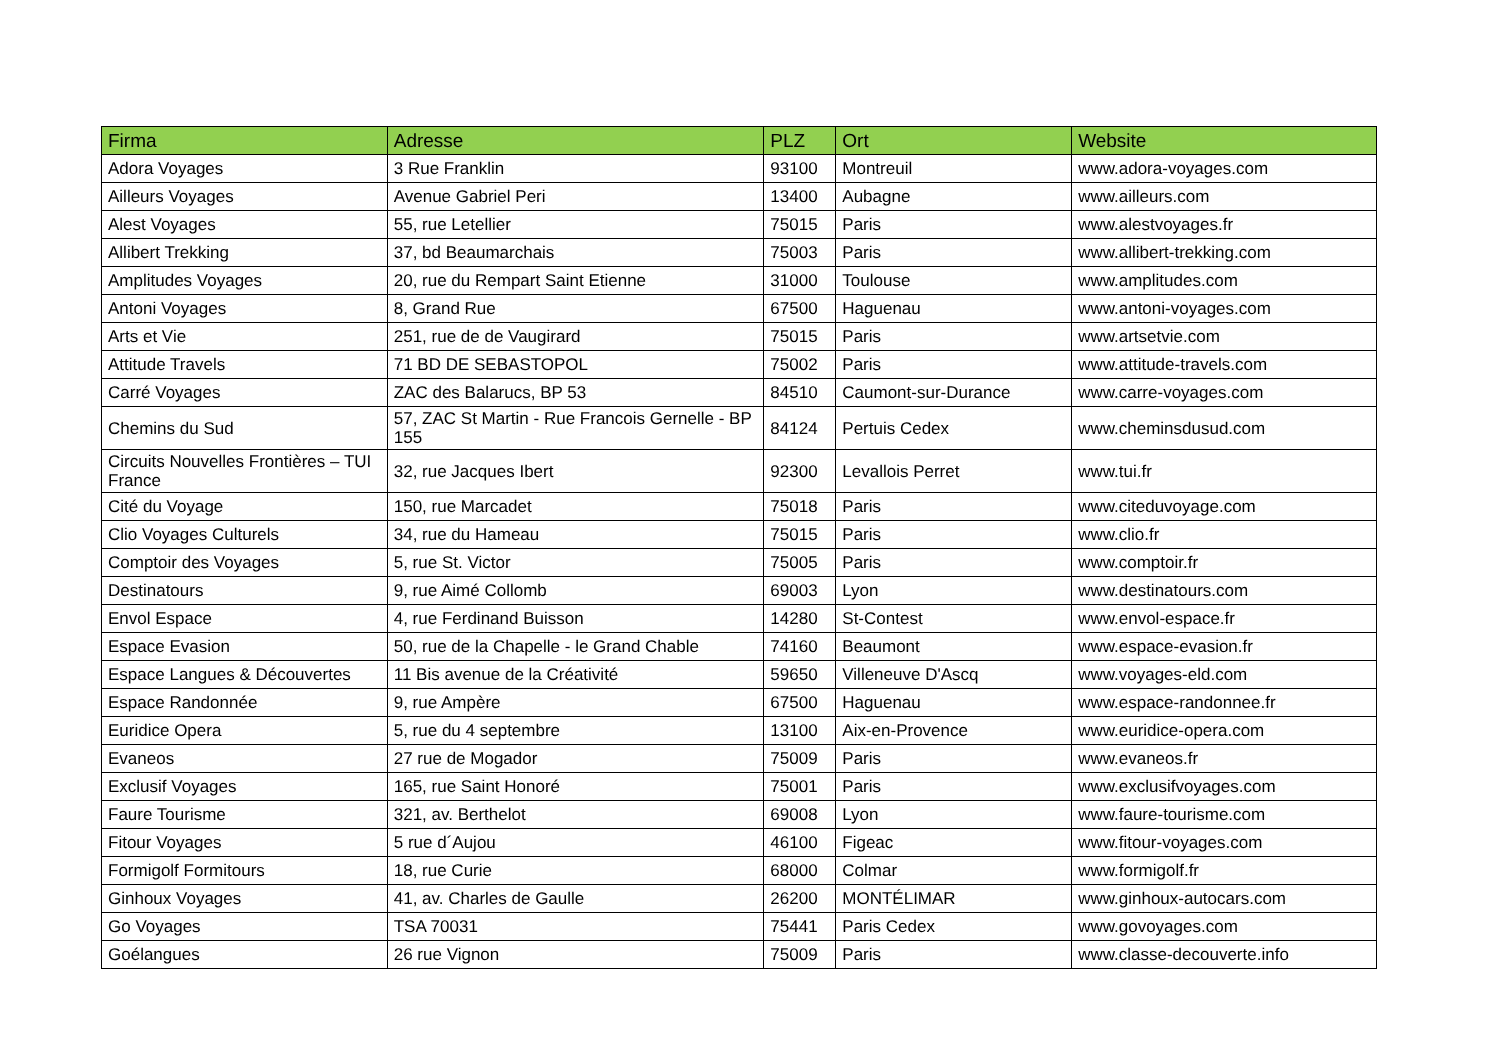| Firma | Adresse | PLZ | Ort | Website |
| --- | --- | --- | --- | --- |
| Adora Voyages | 3 Rue Franklin | 93100 | Montreuil | www.adora-voyages.com |
| Ailleurs Voyages | Avenue Gabriel Peri | 13400 | Aubagne | www.ailleurs.com |
| Alest Voyages | 55, rue Letellier | 75015 | Paris | www.alestvoyages.fr |
| Allibert Trekking | 37, bd Beaumarchais | 75003 | Paris | www.allibert-trekking.com |
| Amplitudes Voyages | 20, rue du Rempart Saint Etienne | 31000 | Toulouse | www.amplitudes.com |
| Antoni Voyages | 8, Grand Rue | 67500 | Haguenau | www.antoni-voyages.com |
| Arts et Vie | 251, rue de de Vaugirard | 75015 | Paris | www.artsetvie.com |
| Attitude Travels | 71 BD DE SEBASTOPOL | 75002 | Paris | www.attitude-travels.com |
| Carré Voyages | ZAC des Balarucs, BP 53 | 84510 | Caumont-sur-Durance | www.carre-voyages.com |
| Chemins du Sud | 57, ZAC St Martin - Rue Francois Gernelle - BP 155 | 84124 | Pertuis Cedex | www.cheminsdusud.com |
| Circuits Nouvelles Frontières – TUI France | 32, rue Jacques Ibert | 92300 | Levallois Perret | www.tui.fr |
| Cité du Voyage | 150, rue Marcadet | 75018 | Paris | www.citeduvoyage.com |
| Clio Voyages Culturels | 34, rue du Hameau | 75015 | Paris | www.clio.fr |
| Comptoir des Voyages | 5, rue St. Victor | 75005 | Paris | www.comptoir.fr |
| Destinatours | 9, rue Aimé Collomb | 69003 | Lyon | www.destinatours.com |
| Envol Espace | 4, rue Ferdinand Buisson | 14280 | St-Contest | www.envol-espace.fr |
| Espace Evasion | 50, rue de la Chapelle - le Grand Chable | 74160 | Beaumont | www.espace-evasion.fr |
| Espace Langues & Découvertes | 11 Bis avenue de la Créativité | 59650 | Villeneuve D'Ascq | www.voyages-eld.com |
| Espace Randonnée | 9, rue Ampère | 67500 | Haguenau | www.espace-randonnee.fr |
| Euridice Opera | 5, rue du 4 septembre | 13100 | Aix-en-Provence | www.euridice-opera.com |
| Evaneos | 27 rue de Mogador | 75009 | Paris | www.evaneos.fr |
| Exclusif Voyages | 165, rue Saint Honoré | 75001 | Paris | www.exclusifvoyages.com |
| Faure Tourisme | 321, av. Berthelot | 69008 | Lyon | www.faure-tourisme.com |
| Fitour Voyages | 5 rue d´Aujou | 46100 | Figeac | www.fitour-voyages.com |
| Formigolf Formitours | 18, rue Curie | 68000 | Colmar | www.formigolf.fr |
| Ginhoux Voyages | 41, av. Charles de Gaulle | 26200 | MONTÉLIMAR | www.ginhoux-autocars.com |
| Go Voyages | TSA 70031 | 75441 | Paris Cedex | www.govoyages.com |
| Goélangues | 26 rue Vignon | 75009 | Paris | www.classe-decouverte.info |